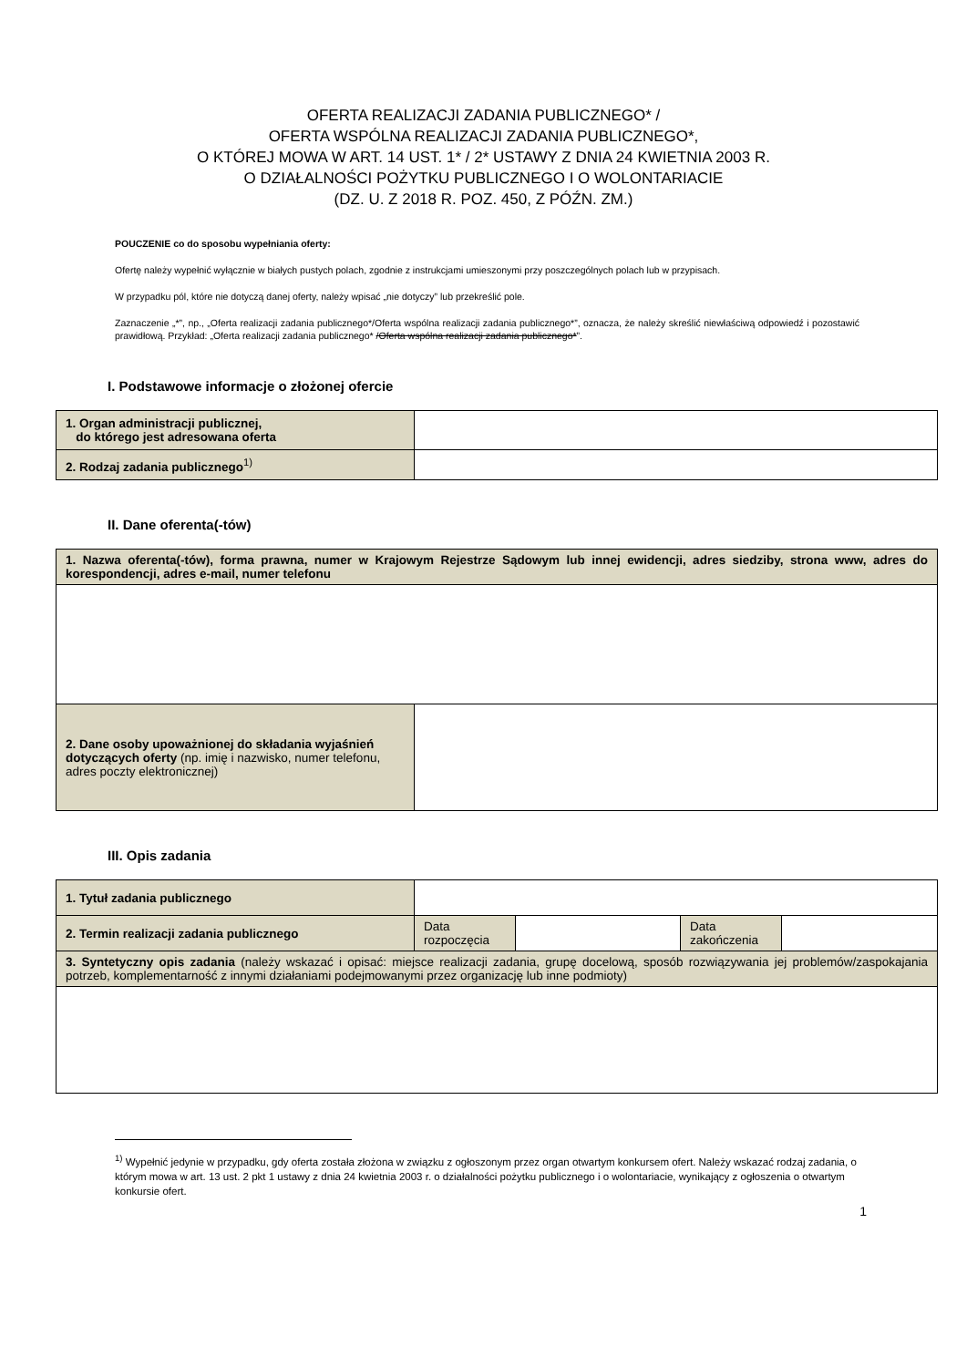OFERTA REALIZACJI ZADANIA PUBLICZNEGO* /
OFERTA WSPÓLNA REALIZACJI ZADANIA PUBLICZNEGO*,
O KTÓREJ MOWA W ART. 14 UST. 1* / 2* USTAWY Z DNIA 24 KWIETNIA 2003 R.
O DZIAŁALNOŚCI POŻYTKU PUBLICZNEGO I O WOLONTARIACIE
(DZ. U. Z 2018 R. POZ. 450, Z PÓŹN. ZM.)
POUCZENIE co do sposobu wypełniania oferty:
Ofertę należy wypełnić wyłącznie w białych pustych polach, zgodnie z instrukcjami umieszonymi przy poszczególnych polach lub w przypisach.
W przypadku pól, które nie dotyczą danej oferty, należy wpisać „nie dotyczy” lub przekreślić pole.
Zaznaczenie „*”, np., „Oferta realizacji zadania publicznego*/Oferta wspólna realizacji zadania publicznego*”, oznacza, że należy skreślić niewłaściwą odpowiedź i pozostawić prawidłową. Przykład: „Oferta realizacji zadania publicznego* /Oferta wspólna realizacji zadania publicznego*”.
I. Podstawowe informacje o złożonej ofercie
| 1. Organ administracji publicznej, do którego jest adresowana oferta | |
| 2. Rodzaj zadania publicznego<sup>1)</sup> | |
II. Dane oferenta(-tów)
| 1. Nazwa oferenta(-tów), forma prawna, numer w Krajowym Rejestrze Sądowym lub innej ewidencji, adres siedziby, strona www, adres do korespondencji, adres e-mail, numer telefonu | |
| 2. Dane osoby upoważnionej do składania wyjaśnień dotyczących oferty (np. imię i nazwisko, numer telefonu, adres poczty elektronicznej) | |
III. Opis zadania
| 1. Tytuł zadania publicznego | | | | |
| 2. Termin realizacji zadania publicznego | Data rozpoczęcia | | Data zakończenia | |
| 3. Syntetyczny opis zadania (należy wskazać i opisać: miejsce realizacji zadania, grupę docelową, sposób rozwiązywania jej problemów/zaspokajania potrzeb, komplementarność z innymi działaniami podejmowanymi przez organizację lub inne podmioty) | | | | |
<sup>1)</sup> Wypełnić jedynie w przypadku, gdy oferta została złożona w związku z ogłoszonym przez organ otwartym konkursem ofert. Należy wskazać rodzaj zadania, o którym mowa w art. 13 ust. 2 pkt 1 ustawy z dnia 24 kwietnia 2003 r. o działalności pożytku publicznego i o wolontariacie, wynikający z ogłoszenia o otwartym konkursie ofert.
1